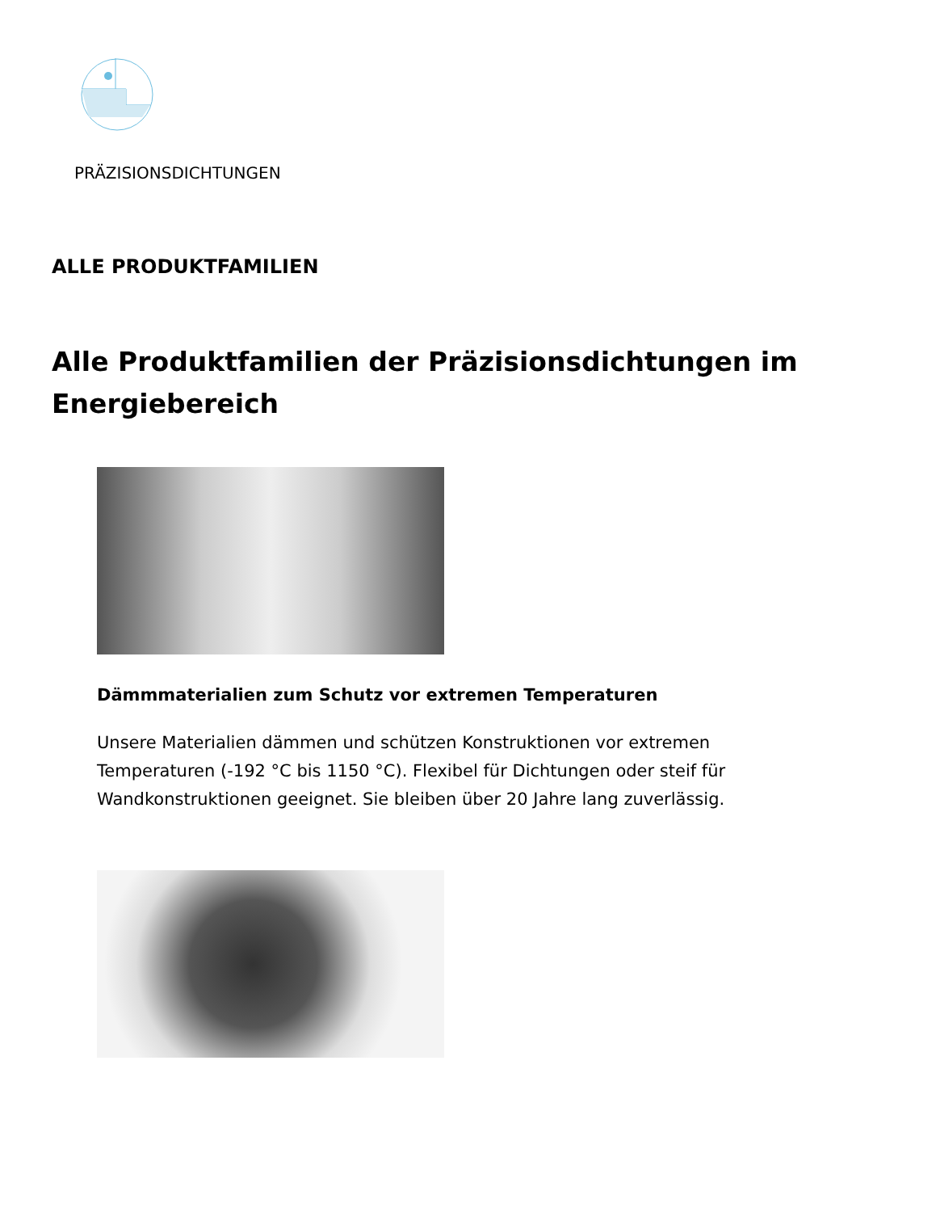PRÄZISIONSDICHTUNGEN
ALLE PRODUKTFAMILIEN
Alle Produktfamilien der Präzisionsdichtungen im Energiebereich
Dämmmaterialien zum Schutz vor extremen Temperaturen
Unsere Materialien dämmen und schützen Konstruktionen vor extremen Temperaturen (-192 °C bis 1150 °C). Flexibel für Dichtungen oder steif für Wandkonstruktionen geeignet. Sie bleiben über 20 Jahre lang zuverlässig.